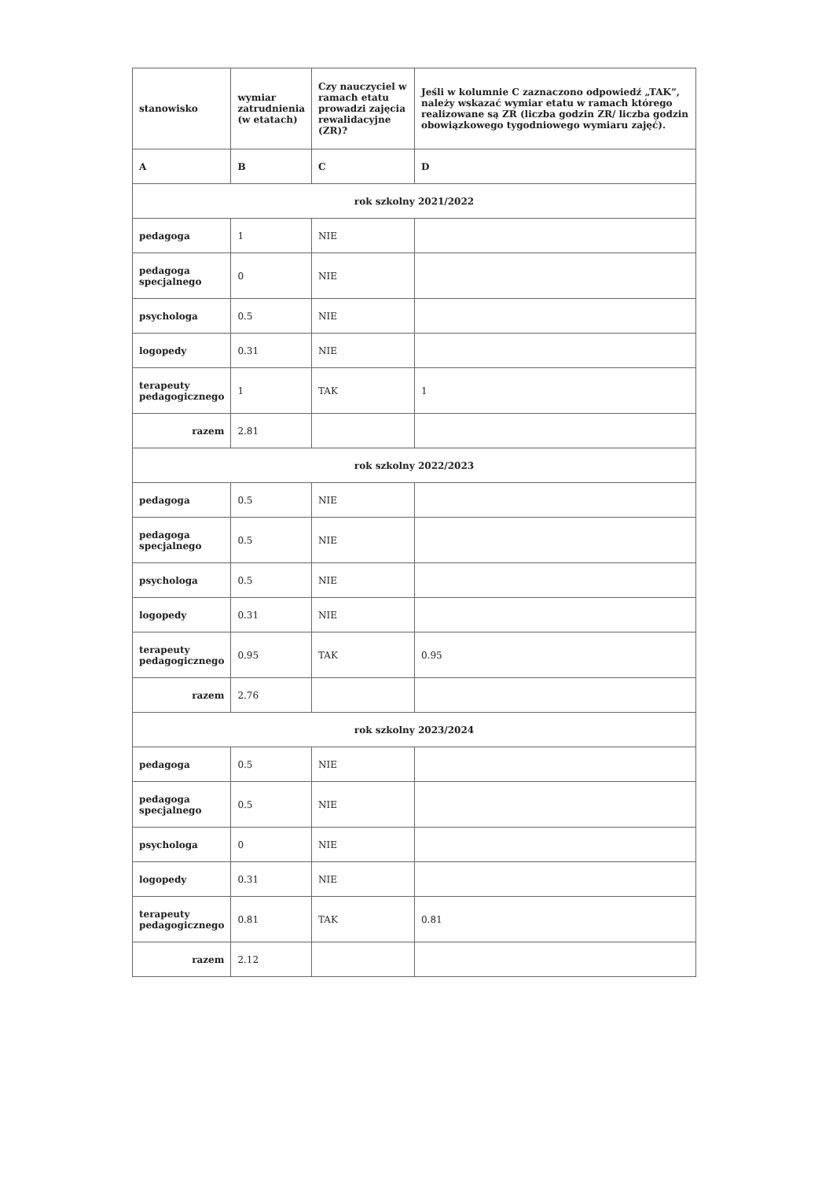| stanowisko | wymiar zatrudnienia (w etatach) | Czy nauczyciel w ramach etatu prowadzi zajęcia rewalidacyjne (ZR)? | Jeśli w kolumnie C zaznaczono odpowiedź „TAK”, należy wskazać wymiar etatu w ramach którego realizowane są ZR (liczba godzin ZR/ liczba godzin obowiązkowego tygodniowego wymiaru zajęć). |
| --- | --- | --- | --- |
| A | B | C | D |
| rok szkolny 2021/2022 | | | |
| pedagoga | 1 | NIE | |
| pedagoga specjalnego | 0 | NIE | |
| psychologa | 0.5 | NIE | |
| logopedy | 0.31 | NIE | |
| terapeuty pedagogicznego | 1 | TAK | 1 |
| razem | 2.81 | | |
| rok szkolny 2022/2023 | | | |
| pedagoga | 0.5 | NIE | |
| pedagoga specjalnego | 0.5 | NIE | |
| psychologa | 0.5 | NIE | |
| logopedy | 0.31 | NIE | |
| terapeuty pedagogicznego | 0.95 | TAK | 0.95 |
| razem | 2.76 | | |
| rok szkolny 2023/2024 | | | |
| pedagoga | 0.5 | NIE | |
| pedagoga specjalnego | 0.5 | NIE | |
| psychologa | 0 | NIE | |
| logopedy | 0.31 | NIE | |
| terapeuty pedagogicznego | 0.81 | TAK | 0.81 |
| razem | 2.12 | | |